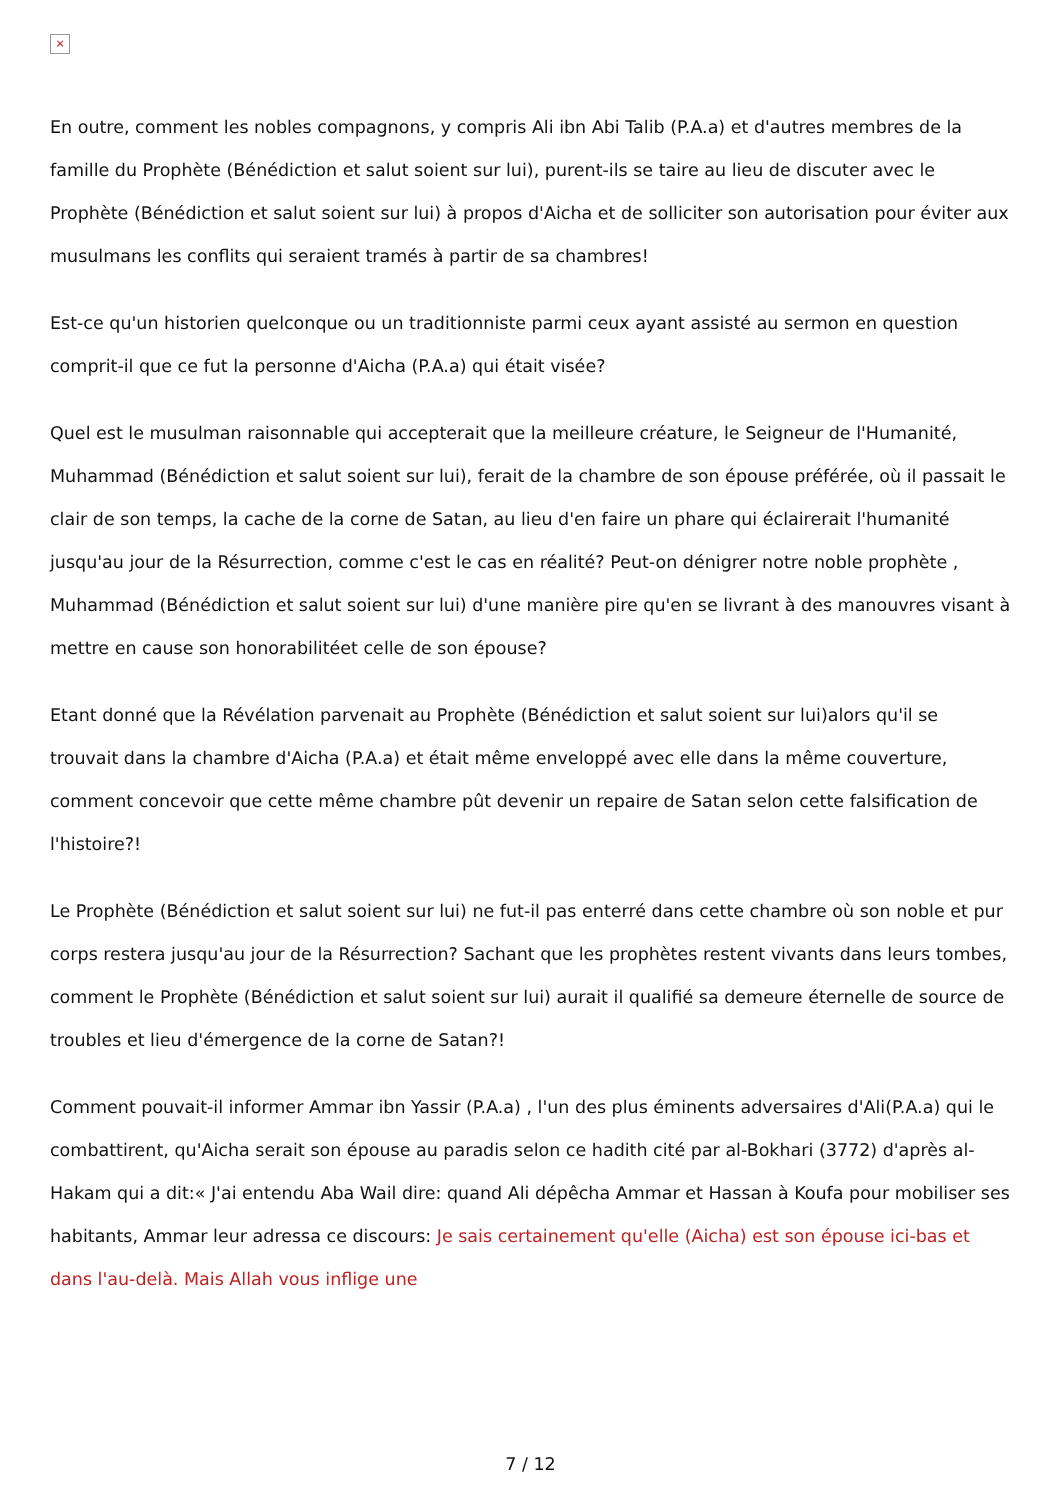×
En outre, comment les nobles compagnons, y compris Ali ibn Abi Talib (P.A.a) et d'autres membres de la famille du Prophète (Bénédiction et salut soient sur lui), purent-ils se taire au lieu de discuter avec le Prophète (Bénédiction et salut soient sur lui) à propos d'Aicha et de solliciter son autorisation pour éviter aux musulmans les conflits qui seraient tramés à partir de sa chambres!
Est-ce qu'un historien quelconque ou un traditionniste parmi ceux ayant assisté au sermon en question comprit-il que ce fut la personne d'Aicha (P.A.a) qui était visée?
Quel est le musulman raisonnable qui accepterait que la meilleure créature, le Seigneur de l'Humanité, Muhammad (Bénédiction et salut soient sur lui), ferait de la chambre de son épouse préférée, où il passait le clair de son temps, la cache de la corne de Satan, au lieu d'en faire un phare qui éclairerait l'humanité jusqu'au jour de la Résurrection, comme c'est le cas en réalité? Peut-on dénigrer notre noble prophète , Muhammad (Bénédiction et salut soient sur lui) d'une manière pire qu'en se livrant à des manouvres visant à mettre en cause son honorabilitéet celle de son épouse?
Etant donné que la Révélation parvenait au Prophète (Bénédiction et salut soient sur lui)alors qu'il se trouvait dans la chambre d'Aicha (P.A.a) et était même enveloppé avec elle dans la même couverture, comment concevoir que cette même chambre pût devenir un repaire de Satan selon cette falsification de l'histoire?!
Le Prophète (Bénédiction et salut soient sur lui) ne fut-il pas enterré dans cette chambre où son noble et pur corps restera jusqu'au jour de la Résurrection? Sachant que les prophètes restent vivants dans leurs tombes, comment le Prophète (Bénédiction et salut soient sur lui) aurait il qualifié sa demeure éternelle de source de troubles et lieu d'émergence de la corne de Satan?!
Comment pouvait-il informer Ammar ibn Yassir (P.A.a) , l'un des plus éminents adversaires d'Ali(P.A.a) qui le combattirent, qu'Aicha serait son épouse au paradis selon ce hadith cité par al-Bokhari (3772) d'après al-Hakam qui a dit:« J'ai entendu Aba Wail dire: quand Ali dépêcha Ammar et Hassan à Koufa pour mobiliser ses habitants, Ammar leur adressa ce discours: Je sais certainement qu'elle (Aicha) est son épouse ici-bas et dans l'au-delà. Mais Allah vous inflige une
7 / 12